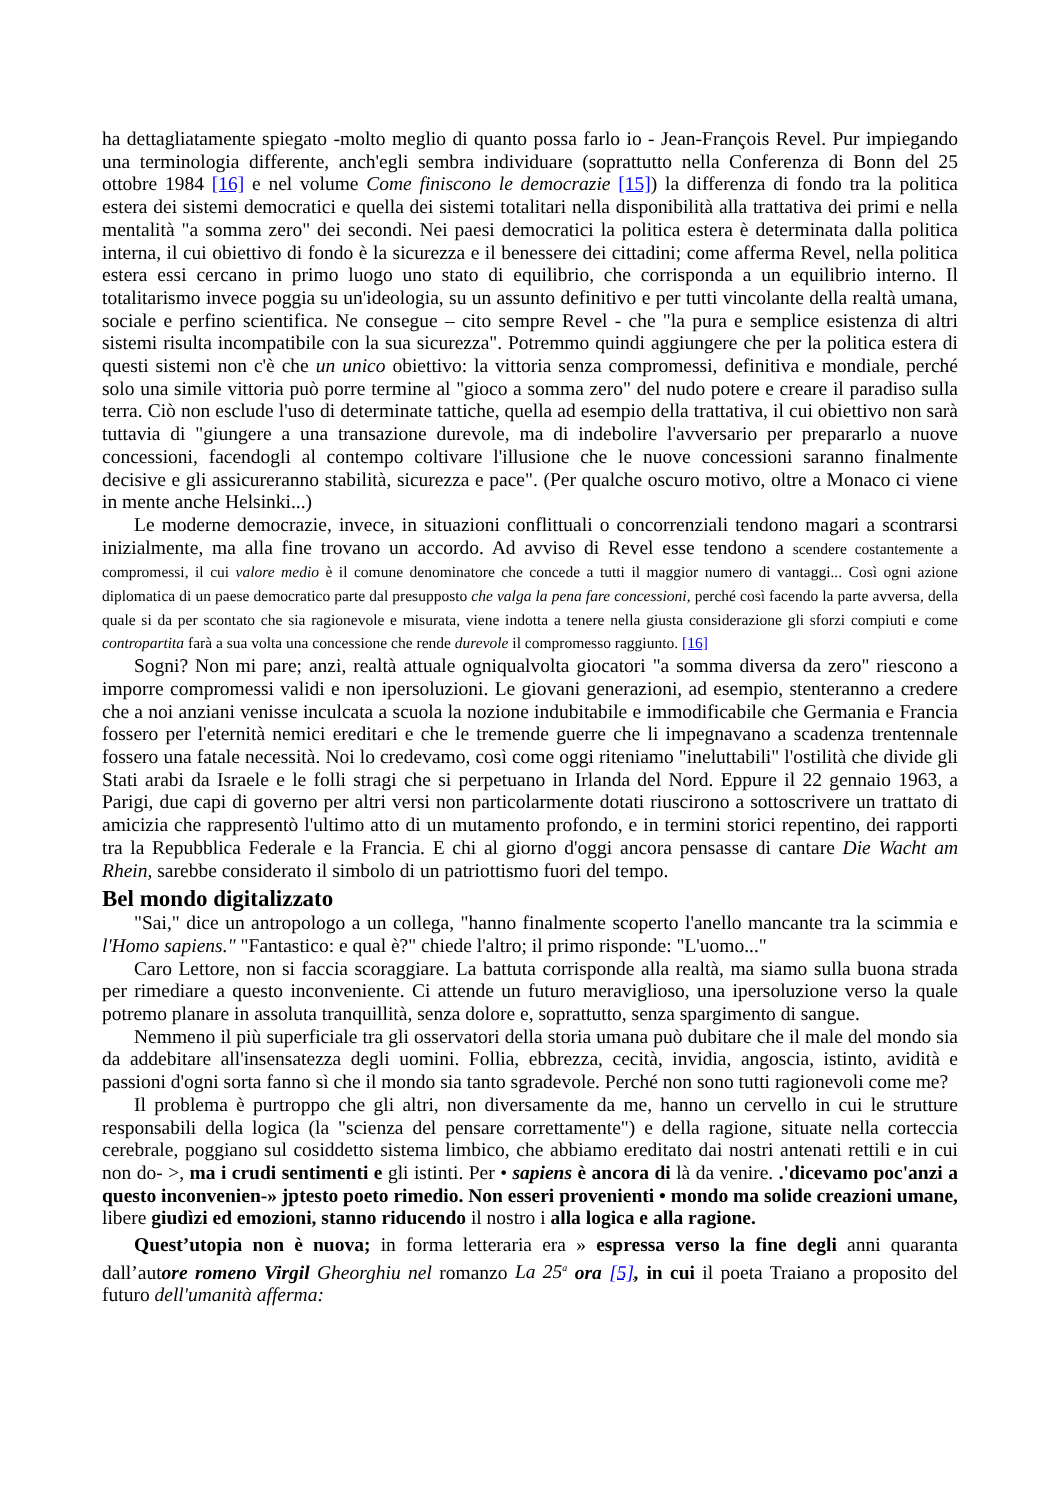ha dettagliatamente spiegato -molto meglio di quanto possa farlo io - Jean-François Revel. Pur impiegando una terminologia differente, anch'egli sembra individuare (soprattutto nella Conferenza di Bonn del 25 ottobre 1984 [16] e nel volume Come finiscono le democrazie [15]) la differenza di fondo tra la politica estera dei sistemi democratici e quella dei sistemi totalitari nella disponibilità alla trattativa dei primi e nella mentalità "a somma zero" dei secondi. Nei paesi democratici la politica estera è determinata dalla politica interna, il cui obiettivo di fondo è la sicurezza e il benessere dei cittadini; come afferma Revel, nella politica estera essi cercano in primo luogo uno stato di equilibrio, che corrisponda a un equilibrio interno. Il totalitarismo invece poggia su un'ideologia, su un assunto definitivo e per tutti vincolante della realtà umana, sociale e perfino scientifica. Ne consegue – cito sempre Revel - che "la pura e semplice esistenza di altri sistemi risulta incompatibile con la sua sicurezza". Potremmo quindi aggiungere che per la politica estera di questi sistemi non c'è che un unico obiettivo: la vittoria senza compromessi, definitiva e mondiale, perché solo una simile vittoria può porre termine al "gioco a somma zero" del nudo potere e creare il paradiso sulla terra. Ciò non esclude l'uso di determinate tattiche, quella ad esempio della trattativa, il cui obiettivo non sarà tuttavia di "giungere a una transazione durevole, ma di indebolire l'avversario per prepararlo a nuove concessioni, facendogli al contempo coltivare l'illusione che le nuove concessioni saranno finalmente decisive e gli assicureranno stabilità, sicurezza e pace". (Per qualche oscuro motivo, oltre a Monaco ci viene in mente anche Helsinki...)
Le moderne democrazie, invece, in situazioni conflittuali o concorrenziali tendono magari a scontrarsi inizialmente, ma alla fine trovano un accordo. Ad avviso di Revel esse tendono a scendere costantemente a compromessi, il cui valore medio è il comune denominatore che concede a tutti il maggior numero di vantaggi... Così ogni azione diplomatica di un paese democratico parte dal presupposto che valga la pena fare concessioni, perché così facendo la parte avversa, della quale si da per scontato che sia ragionevole e misurata, viene indotta a tenere nella giusta considerazione gli sforzi compiuti e come contropartita farà a sua volta una concessione che rende durevole il compromesso raggiunto. [16]
Sogni? Non mi pare; anzi, realtà attuale ogniqualvolta giocatori "a somma diversa da zero" riescono a imporre compromessi validi e non ipersoluzioni. Le giovani generazioni, ad esempio, stenteranno a credere che a noi anziani venisse inculcata a scuola la nozione indubitabile e immodificabile che Germania e Francia fossero per l'eternità nemici ereditari e che le tremende guerre che li impegnavano a scadenza trentennale fossero una fatale necessità. Noi lo credevamo, così come oggi riteniamo "ineluttabili" l'ostilità che divide gli Stati arabi da Israele e le folli stragi che si perpetuano in Irlanda del Nord. Eppure il 22 gennaio 1963, a Parigi, due capi di governo per altri versi non particolarmente dotati riuscirono a sottoscrivere un trattato di amicizia che rappresentò l'ultimo atto di un mutamento profondo, e in termini storici repentino, dei rapporti tra la Repubblica Federale e la Francia. E chi al giorno d'oggi ancora pensasse di cantare Die Wacht am Rhein, sarebbe considerato il simbolo di un patriottismo fuori del tempo.
Bel mondo digitalizzato
"Sai," dice un antropologo a un collega, "hanno finalmente scoperto l'anello mancante tra la scimmia e l'Homo sapiens." "Fantastico: e qual è?" chiede l'altro; il primo risponde: "L'uomo..."
Caro Lettore, non si faccia scoraggiare. La battuta corrisponde alla realtà, ma siamo sulla buona strada per rimediare a questo inconveniente. Ci attende un futuro meraviglioso, una ipersoluzione verso la quale potremo planare in assoluta tranquillità, senza dolore e, soprattutto, senza spargimento di sangue.
Nemmeno il più superficiale tra gli osservatori della storia umana può dubitare che il male del mondo sia da addebitare all'insensatezza degli uomini. Follia, ebbrezza, cecità, invidia, angoscia, istinto, avidità e passioni d'ogni sorta fanno sì che il mondo sia tanto sgradevole. Perché non sono tutti ragionevoli come me?
Il problema è purtroppo che gli altri, non diversamente da me, hanno un cervello in cui le strutture responsabili della logica (la "scienza del pensare correttamente") e della ragione, situate nella corteccia cerebrale, poggiano sul cosiddetto sistema limbico, che abbiamo ereditato dai nostri antenati rettili e in cui non do- >, ma i crudi sentimenti e gli istinti. Per • sapiens è ancora di là da venire. .'dicevamo poc'anzi a questo inconvenien-» jptesto poeto rimedio. Non esseri provenienti • mondo ma solide creazioni umane, libere giudìzi ed emozioni, stanno riducendo il nostro i alla logica e alla ragione.
Quest’utopia non è nuova; in forma letteraria era » espressa verso la fine degli anni quaranta dall’autore romeno Virgil Gheorghiu nel romanzo La 25<sup>a</sup> ora [5], in cui il poeta Traiano a proposito del futuro dell'umanità afferma: